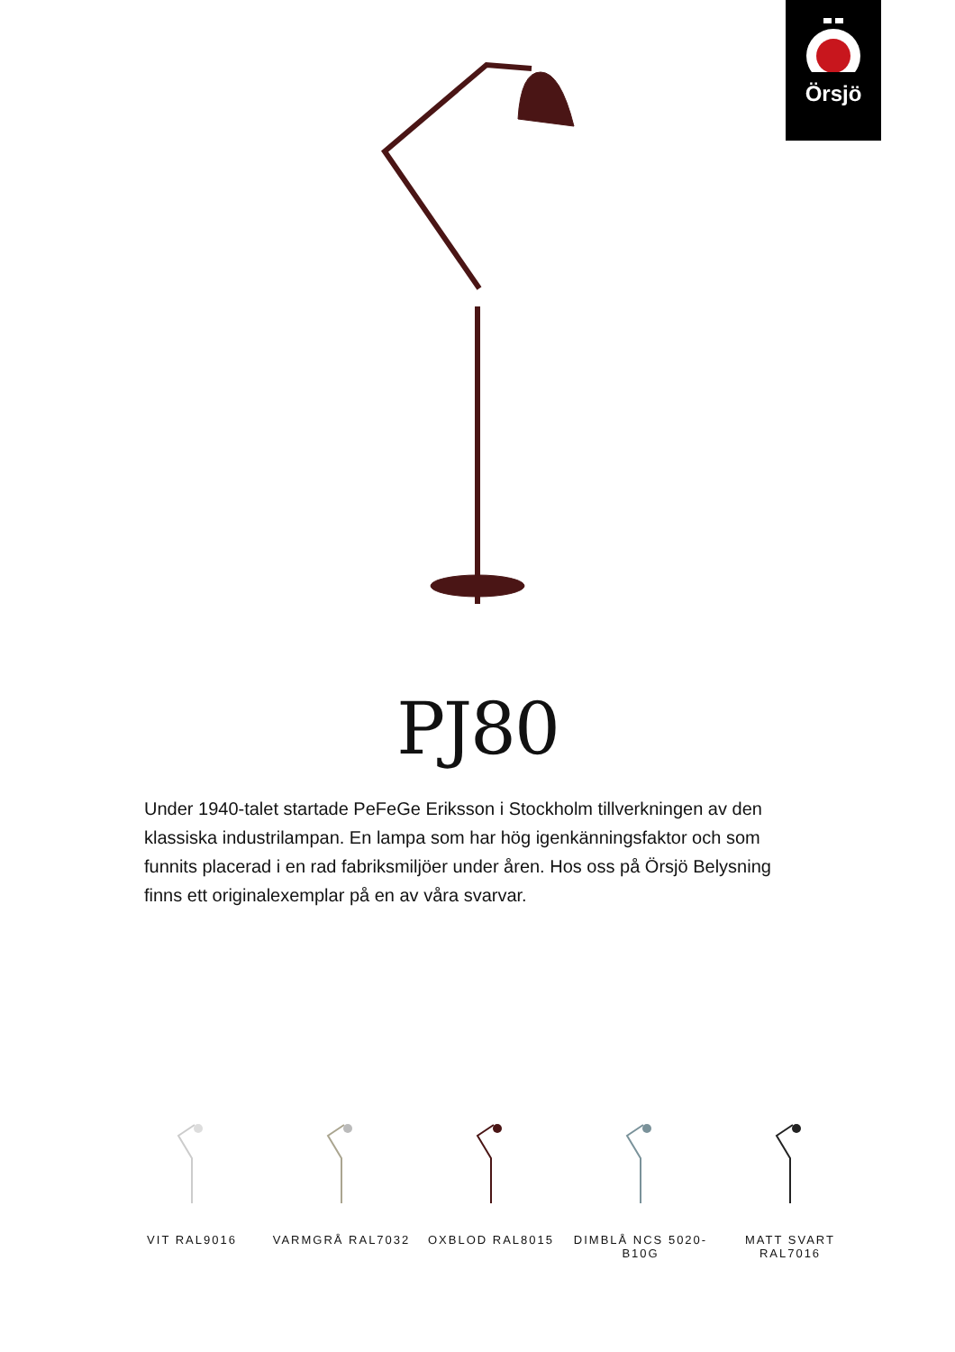Örsjö
PJ80
Under 1940-talet startade PeFeGe Eriksson i Stockholm tillverkningen av den klassiska industrilampan. En lampa som har hög igenkänningsfaktor och som funnits placerad i en rad fabriksmiljöer under åren. Hos oss på Örsjö Belysning finns ett originalexemplar på en av våra svarvar.
VIT RAL9016 VARMGRÅ RAL7032 OXBLOD RAL8015 DIMBLÅ NCS 5020-B10G
MATT SVART RAL7016